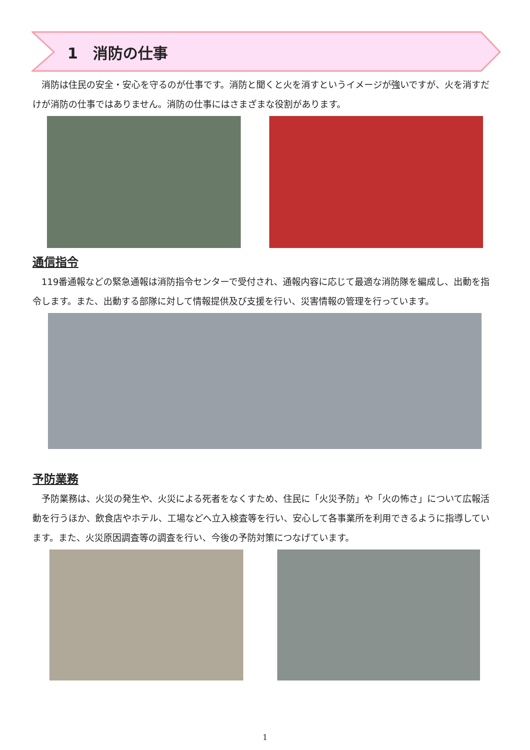1　消防の仕事
　消防は住民の安全・安心を守るのが仕事です。消防と聞くと火を消すというイメージが強いですが、火を消すだけが消防の仕事ではありません。消防の仕事にはさまざまな役割があります。
通信指令
　119番通報などの緊急通報は消防指令センターで受付され、通報内容に応じて最適な消防隊を編成し、出動を指令します。また、出動する部隊に対して情報提供及び支援を行い、災害情報の管理を行っています。
予防業務
　予防業務は、火災の発生や、火災による死者をなくすため、住民に「火災予防」や「火の怖さ」について広報活動を行うほか、飲食店やホテル、工場などへ立入検査等を行い、安心して各事業所を利用できるように指導しています。また、火災原因調査等の調査を行い、今後の予防対策につなげています。
1